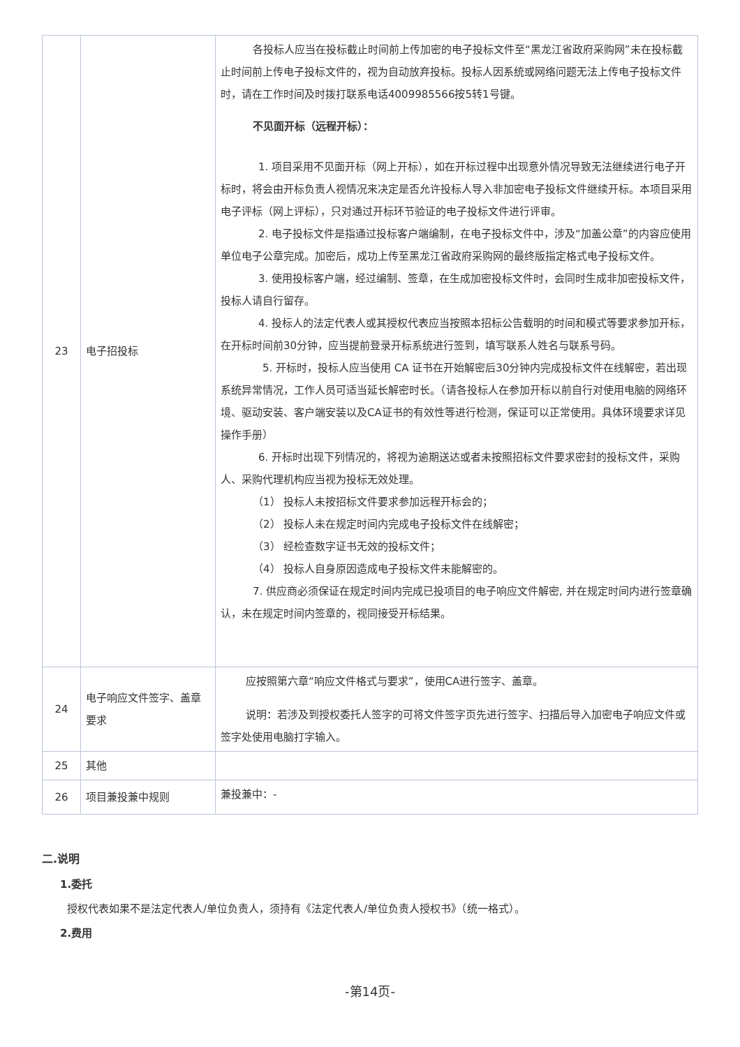| 23 | 电子招投标 | 各投标人应当在投标截止时间前上传加密的电子投标文件至“黑龙江省政府采购网”未在投标截止时间前上传电子投标文件的，视为自动放弃投标。投标人因系统或网络问题无法上传电子投标文件时，请在工作时间及时拨打联系电话4009985566按5转1号键。 不见面开标（远程开标）： 1. 项目采用不见面开标（网上开标），如在开标过程中出现意外情况导致无法继续进行电子开标时，将会由开标负责人视情况来决定是否允许投标人导入非加密电子投标文件继续开标。本项目采用电子评标（网上评标），只对通过开标环节验证的电子投标文件进行评审。 2. 电子投标文件是指通过投标客户端编制，在电子投标文件中，涉及“加盖公章”的内容应使用单位电子公章完成。加密后，成功上传至黑龙江省政府采购网的最终版指定格式电子投标文件。 3. 使用投标客户端，经过编制、签章，在生成加密投标文件时，会同时生成非加密投标文件，投标人请自行留存。 4. 投标人的法定代表人或其授权代表应当按照本招标公告载明的时间和模式等要求参加开标，在开标时间前30分钟，应当提前登录开标系统进行签到，填写联系人姓名与联系号码。 5. 开标时，投标人应当使用 CA 证书在开始解密后30分钟内完成投标文件在线解密，若出现系统异常情况，工作人员可适当延长解密时长。（请各投标人在参加开标以前自行对使用电脑的网络环境、驱动安装、客户端安装以及CA证书的有效性等进行检测，保证可以正常使用。具体环境要求详见操作手册） 6. 开标时出现下列情况的，将视为逾期送达或者未按照招标文件要求密封的投标文件，采购人、采购代理机构应当视为投标无效处理。 （1） 投标人未按招标文件要求参加远程开标会的； （2） 投标人未在规定时间内完成电子投标文件在线解密； （3） 经检查数字证书无效的投标文件； （4） 投标人自身原因造成电子投标文件未能解密的。 7. 供应商必须保证在规定时间内完成已投项目的电子响应文件解密, 并在规定时间内进行签章确认，未在规定时间内签章的，视同接受开标结果。 |
| 24 | 电子响应文件签字、盖章要求 | 应按照第六章“响应文件格式与要求”，使用CA进行签字、盖章。 说明：若涉及到授权委托人签字的可将文件签字页先进行签字、扫描后导入加密电子响应文件或签字处使用电脑打字输入。 |
| 25 | 其他 | |
| 26 | 项目兼投兼中规则 | 兼投兼中：- |
二.说明
1.委托
授权代表如果不是法定代表人/单位负责人，须持有《法定代表人/单位负责人授权书》（统一格式）。
2.费用
-第14页-